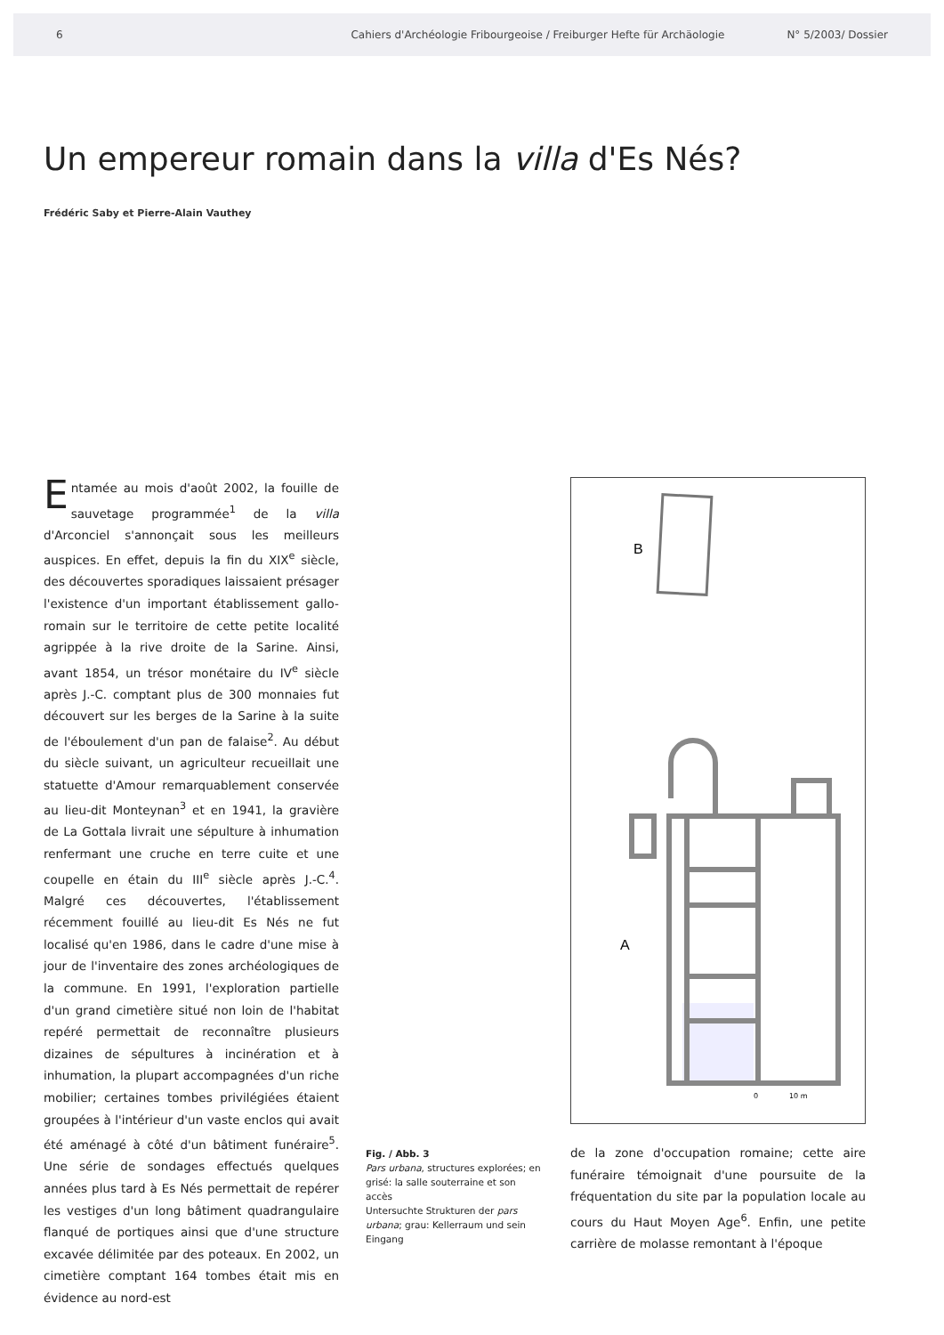6 Cahiers d'Archéologie Fribourgeoise / Freiburger Hefte für Archäologie N° 5/2003/ Dossier
Un empereur romain dans la villa d'Es Nés?
Frédéric Saby et Pierre-Alain Vauthey
Entamée au mois d'août 2002, la fouille de sauvetage programmée<sup>1</sup> de la villa d'Arconciel s'annonçait sous les meilleurs auspices. En effet, depuis la fin du XIX<sup>e</sup> siècle, des découvertes sporadiques laissaient présager l'existence d'un important établissement gallo-romain sur le territoire de cette petite localité agrippée à la rive droite de la Sarine. Ainsi, avant 1854, un trésor monétaire du IV<sup>e</sup> siècle après J.-C. comptant plus de 300 monnaies fut découvert sur les berges de la Sarine à la suite de l'éboulement d'un pan de falaise<sup>2</sup>. Au début du siècle suivant, un agriculteur recueillait une statuette d'Amour remarquablement conservée au lieu-dit Monteynan<sup>3</sup> et en 1941, la gravière de La Gottala livrait une sépulture à inhumation renfermant une cruche en terre cuite et une coupelle en étain du III<sup>e</sup> siècle après J.-C.<sup>4</sup>. Malgré ces découvertes, l'établissement récemment fouillé au lieu-dit Es Nés ne fut localisé qu'en 1986, dans le cadre d'une mise à jour de l'inventaire des zones archéologiques de la commune. En 1991, l'exploration partielle d'un grand cimetière situé non loin de l'habitat repéré permettait de reconnaître plusieurs dizaines de sépultures à incinération et à inhumation, la plupart accompagnées d'un riche mobilier; certaines tombes privilégiées étaient groupées à l'intérieur d'un vaste enclos qui avait été aménagé à côté d'un bâtiment funéraire<sup>5</sup>. Une série de sondages effectués quelques années plus tard à Es Nés permettait de repérer les vestiges d'un long bâtiment quadrangulaire flanqué de portiques ainsi que d'une structure excavée délimitée par des poteaux. En 2002, un cimetière comptant 164 tombes était mis en évidence au nord-est
Fig. / Abb. 3
Pars urbana, structures explorées; en grisé: la salle souterraine et son accès
Untersuchte Strukturen der pars urbana; grau: Kellerraum und sein Eingang
B
A
0
10 m
de la zone d'occupation romaine; cette aire funéraire témoignait d'une poursuite de la fréquentation du site par la population locale au cours du Haut Moyen Age<sup>6</sup>. Enfin, une petite carrière de molasse remontant à l'époque